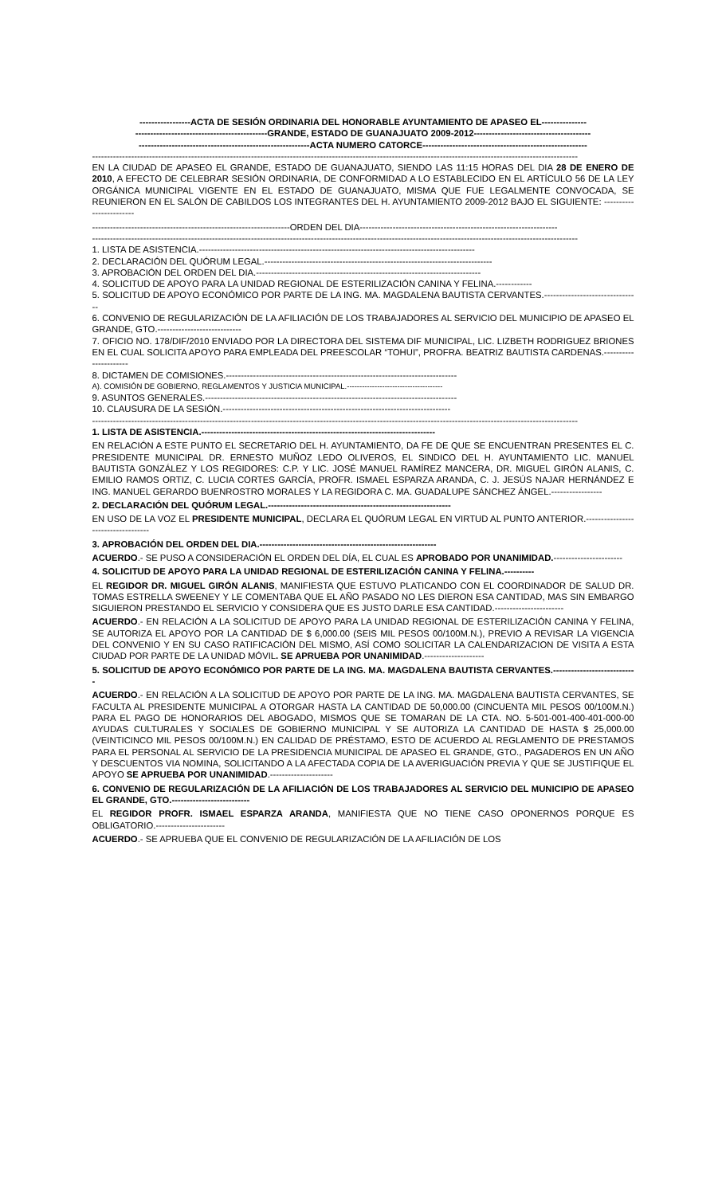-----------------ACTA DE SESIÓN ORDINARIA DEL HONORABLE AYUNTAMIENTO DE APASEO EL---------------
--------------------------------------------GRANDE, ESTADO DE GUANAJUATO 2009-2012---------------------------------------
---------------------------------------------------------ACTA NUMERO CATORCE-------------------------------------------------------
------------------------------------------------------------------------------------------------------------------------------------------------------------------
EN LA CIUDAD DE APASEO EL GRANDE, ESTADO DE GUANAJUATO, SIENDO LAS 11:15 HORAS DEL DIA 28 DE ENERO DE 2010, A EFECTO DE CELEBRAR SESIÓN ORDINARIA, DE CONFORMIDAD A LO ESTABLECIDO EN EL ARTÍCULO 56 DE LA LEY ORGÁNICA MUNICIPAL VIGENTE EN EL ESTADO DE GUANAJUATO, MISMA QUE FUE LEGALMENTE CONVOCADA, SE REUNIERON EN EL SALÓN DE CABILDOS LOS INTEGRANTES DEL H. AYUNTAMIENTO 2009-2012 BAJO EL SIGUIENTE: ------------------------
------------------------------------------------------------------ORDEN DEL DIA------------------------------------------------------------------
------------------------------------------------------------------------------------------------------------------------------------------------------------------
1. LISTA DE ASISTENCIA.--------------------------------------------------------------------------------------------
2. DECLARACIÓN DEL QUÓRUM LEGAL.----------------------------------------------------------------------------
3. APROBACIÓN DEL ORDEN DEL DIA.---------------------------------------------------------------------------
4. SOLICITUD DE APOYO PARA LA UNIDAD REGIONAL DE ESTERILIZACIÓN CANINA Y FELINA.------------
5. SOLICITUD DE APOYO ECONÓMICO POR PARTE DE LA ING. MA. MAGDALENA BAUTISTA CERVANTES.--------------------------------
6. CONVENIO DE REGULARIZACIÓN DE LA AFILIACIÓN DE LOS TRABAJADORES AL SERVICIO DEL MUNICIPIO DE APASEO EL GRANDE, GTO.----------------------------
7. OFICIO NO. 178/DIF/2010 ENVIADO POR LA DIRECTORA DEL SISTEMA DIF MUNICIPAL, LIC. LIZBETH RODRIGUEZ BRIONES EN EL CUAL SOLICITA APOYO PARA EMPLEADA DEL PREESCOLAR “TOHUI”, PROFRA. BEATRIZ BAUTISTA CARDENAS.----------------------
8. DICTAMEN DE COMISIONES.-----------------------------------------------------------------------------
A). COMISIÓN DE GOBIERNO, REGLAMENTOS Y JUSTICIA MUNICIPAL.--------------------------------------
9. ASUNTOS GENERALES.------------------------------------------------------------------------------------
10. CLAUSURA DE LA SESIÓN.----------------------------------------------------------------------------
------------------------------------------------------------------------------------------------------------------------------------------------------------------
1. LISTA DE ASISTENCIA.------------------------------------------------------------------------------
EN RELACIÓN A ESTE PUNTO EL SECRETARIO DEL H. AYUNTAMIENTO, DA FE DE QUE SE ENCUENTRAN PRESENTES EL C. PRESIDENTE MUNICIPAL DR. ERNESTO MUÑOZ LEDO OLIVEROS, EL SINDICO DEL H. AYUNTAMIENTO LIC. MANUEL BAUTISTA GONZÁLEZ Y LOS REGIDORES: C.P. Y LIC. JOSÉ MANUEL RAMÍREZ MANCERA, DR. MIGUEL GIRÓN ALANIS, C. EMILIO RAMOS ORTIZ, C. LUCIA CORTES GARCÍA, PROFR. ISMAEL ESPARZA ARANDA, C. J. JESÚS NAJAR HERNÁNDEZ E ING. MANUEL GERARDO BUENROSTRO MORALES Y LA REGIDORA C. MA. GUADALUPE SÁNCHEZ ÁNGEL.-----------------
2. DECLARACIÓN DEL QUÓRUM LEGAL.-------------------------------------------------------------
EN USO DE LA VOZ EL PRESIDENTE MUNICIPAL, DECLARA EL QUÓRUM LEGAL EN VIRTUD AL PUNTO ANTERIOR.-----------------------------------
3. APROBACIÓN DEL ORDEN DEL DIA.-----------------------------------------------------------
ACUERDO.- SE PUSO A CONSIDERACIÓN EL ORDEN DEL DÍA, EL CUAL ES APROBADO POR UNANIMIDAD.-----------------------
4. SOLICITUD DE APOYO PARA LA UNIDAD REGIONAL DE ESTERILIZACIÓN CANINA Y FELINA.----------
EL REGIDOR DR. MIGUEL GIRÓN ALANIS, MANIFIESTA QUE ESTUVO PLATICANDO CON EL COORDINADOR DE SALUD DR. TOMAS ESTRELLA SWEENEY Y LE COMENTABA QUE EL AÑO PASADO NO LES DIERON ESA CANTIDAD, MAS SIN EMBARGO SIGUIERON PRESTANDO EL SERVICIO Y CONSIDERA QUE ES JUSTO DARLE ESA CANTIDAD.-----------------------
ACUERDO.- EN RELACIÓN A LA SOLICITUD DE APOYO PARA LA UNIDAD REGIONAL DE ESTERILIZACIÓN CANINA Y FELINA, SE AUTORIZA EL APOYO POR LA CANTIDAD DE $ 6,000.00 (SEIS MIL PESOS 00/100M.N.), PREVIO A REVISAR LA VIGENCIA DEL CONVENIO Y EN SU CASO RATIFICACIÓN DEL MISMO, ASÍ COMO SOLICITAR LA CALENDARIZACION DE VISITA A ESTA CIUDAD POR PARTE DE LA UNIDAD MÓVIL. SE APRUEBA POR UNANIMIDAD.--------------------
5. SOLICITUD DE APOYO ECONÓMICO POR PARTE DE LA ING. MA. MAGDALENA BAUTISTA CERVANTES.----------------------------
ACUERDO.- EN RELACIÓN A LA SOLICITUD DE APOYO POR PARTE DE LA ING. MA. MAGDALENA BAUTISTA CERVANTES, SE FACULTA AL PRESIDENTE MUNICIPAL A OTORGAR HASTA LA CANTIDAD DE 50,000.00 (CINCUENTA MIL PESOS 00/100M.N.) PARA EL PAGO DE HONORARIOS DEL ABOGADO, MISMOS QUE SE TOMARAN DE LA CTA. NO. 5-501-001-400-401-000-00 AYUDAS CULTURALES Y SOCIALES DE GOBIERNO MUNICIPAL Y SE AUTORIZA LA CANTIDAD DE HASTA $ 25,000.00 (VEINTICINCO MIL PESOS 00/100M.N.) EN CALIDAD DE PRÉSTAMO, ESTO DE ACUERDO AL REGLAMENTO DE PRESTAMOS PARA EL PERSONAL AL SERVICIO DE LA PRESIDENCIA MUNICIPAL DE APASEO EL GRANDE, GTO., PAGADEROS EN UN AÑO Y DESCUENTOS VIA NOMINA, SOLICITANDO A LA AFECTADA COPIA DE LA AVERIGUACIÓN PREVIA Y QUE SE JUSTIFIQUE EL APOYO SE APRUEBA POR UNANIMIDAD.---------------------
6. CONVENIO DE REGULARIZACIÓN DE LA AFILIACIÓN DE LOS TRABAJADORES AL SERVICIO DEL MUNICIPIO DE APASEO EL GRANDE, GTO.--------------------------
EL REGIDOR PROFR. ISMAEL ESPARZA ARANDA, MANIFIESTA QUE NO TIENE CASO OPONERNOS PORQUE ES OBLIGATORIO.-----------------------
ACUERDO.- SE APRUEBA QUE EL CONVENIO DE REGULARIZACIÓN DE LA AFILIACIÓN DE LOS